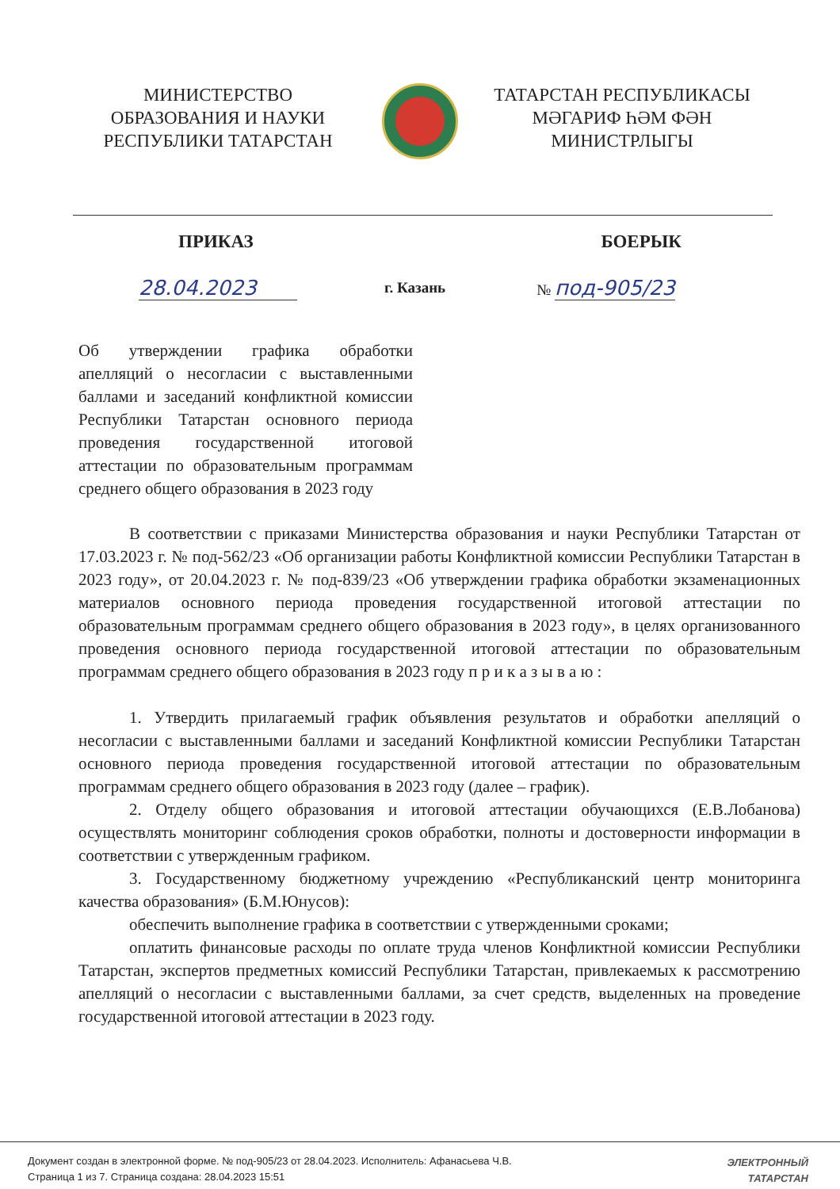МИНИСТЕРСТВО
ОБРАЗОВАНИЯ И НАУКИ
РЕСПУБЛИКИ ТАТАРСТАН
ТАТАРСТАН РЕСПУБЛИКАСЫ
МӘГАРИФ ҺӘМ ФӘН
МИНИСТРЛЫГЫ
ПРИКАЗ БОЕРЫК
28.04.2023 г. Казань № под-905/23
Об утверждении графика обработки апелляций о несогласии с выставленными баллами и заседаний конфликтной комиссии Республики Татарстан основного периода проведения государственной итоговой аттестации по образовательным программам среднего общего образования в 2023 году
В соответствии с приказами Министерства образования и науки Республики Татарстан от 17.03.2023 г. № под-562/23 «Об организации работы Конфликтной комиссии Республики Татарстан в 2023 году», от 20.04.2023 г. № под-839/23 «Об утверждении графика обработки экзаменационных материалов основного периода проведения государственной итоговой аттестации по образовательным программам среднего общего образования в 2023 году», в целях организованного проведения основного периода государственной итоговой аттестации по образовательным программам среднего общего образования в 2023 году п р и к а з ы в а ю :
1. Утвердить прилагаемый график объявления результатов и обработки апелляций о несогласии с выставленными баллами и заседаний Конфликтной комиссии Республики Татарстан основного периода проведения государственной итоговой аттестации по образовательным программам среднего общего образования в 2023 году (далее – график).
2. Отделу общего образования и итоговой аттестации обучающихся (Е.В.Лобанова) осуществлять мониторинг соблюдения сроков обработки, полноты и достоверности информации в соответствии с утвержденным графиком.
3. Государственному бюджетному учреждению «Республиканский центр мониторинга качества образования» (Б.М.Юнусов):
обеспечить выполнение графика в соответствии с утвержденными сроками;
оплатить финансовые расходы по оплате труда членов Конфликтной комиссии Республики Татарстан, экспертов предметных комиссий Республики Татарстан, привлекаемых к рассмотрению апелляций о несогласии с выставленными баллами, за счет средств, выделенных на проведение государственной итоговой аттестации в 2023 году.
Документ создан в электронной форме. № под-905/23 от 28.04.2023. Исполнитель: Афанасьева Ч.В.
Страница 1 из 7. Страница создана: 28.04.2023 15:51
ЭЛЕКТРОННЫЙ
ТАТАРСТАН